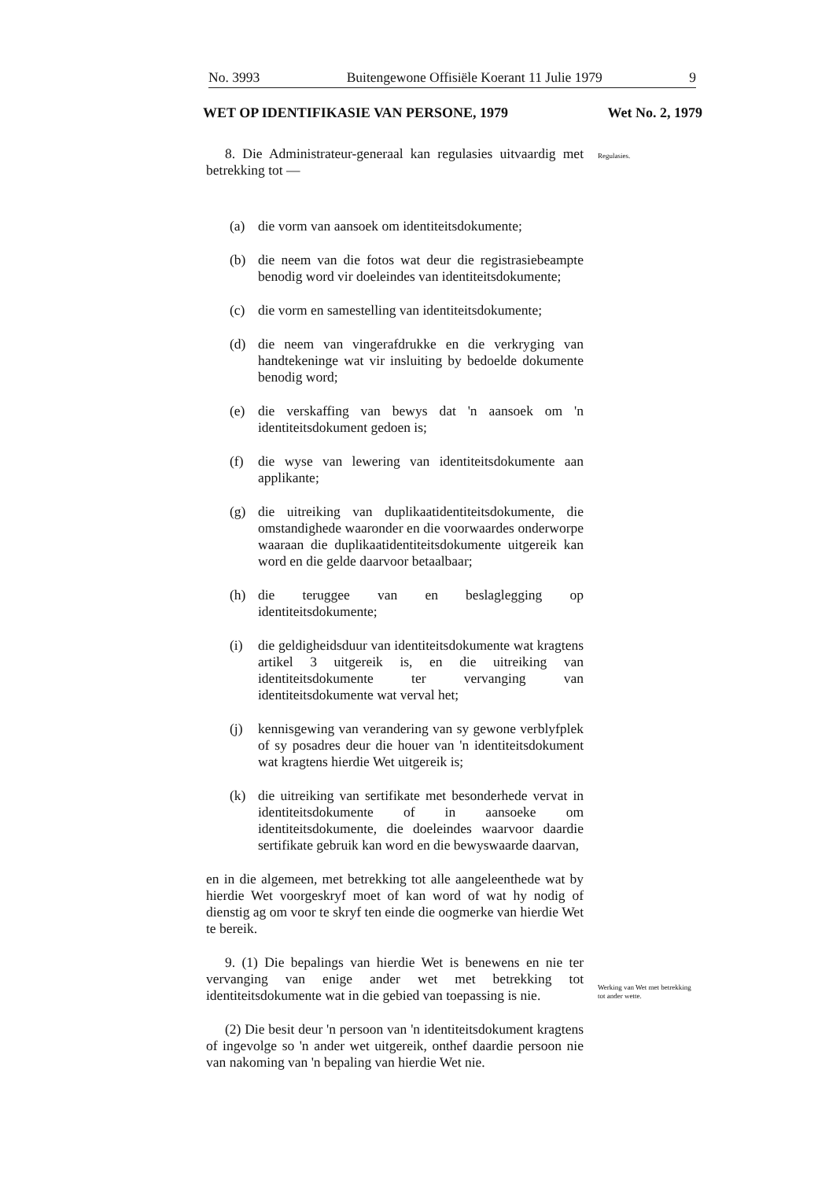No. 3993 Buitengewone Offisiële Koerant 11 Julie 1979 9
WET OP IDENTIFIKASIE VAN PERSONE, 1979 Wet No. 2, 1979
Regulasies.
Werking van Wet met betrekking tot ander wette.
8. Die Administrateur-generaal kan regulasies uitvaardig met betrekking tot —
(a) die vorm van aansoek om identiteitsdokumente;
(b) die neem van die fotos wat deur die registrasiebeampte benodig word vir doeleindes van identiteitsdokumente;
(c) die vorm en samestelling van identiteitsdokumente;
(d) die neem van vingerafdrukke en die verkryging van handtekeninge wat vir insluiting by bedoelde dokumente benodig word;
(e) die verskaffing van bewys dat 'n aansoek om 'n identiteitsdokument gedoen is;
(f) die wyse van lewering van identiteitsdokumente aan applikante;
(g) die uitreiking van duplikaatidentiteitsdokumente, die omstandighede waaronder en die voorwaardes onderworpe waaraan die duplikaatidentiteitsdokumente uitgereik kan word en die gelde daarvoor betaalbaar;
(h) die teruggee van en beslaglegging op identiteitsdokumente;
(i) die geldigheidsduur van identiteitsdokumente wat kragtens artikel 3 uitgereik is, en die uitreiking van identiteitsdokumente ter vervanging van identiteitsdokumente wat verval het;
(j) kennisgewing van verandering van sy gewone verblyfplek of sy posadres deur die houer van 'n identiteitsdokument wat kragtens hierdie Wet uitgereik is;
(k) die uitreiking van sertifikate met besonderhede vervat in identiteitsdokumente of in aansoeke om identiteitsdokumente, die doeleindes waarvoor daardie sertifikate gebruik kan word en die bewyswaarde daarvan,
en in die algemeen, met betrekking tot alle aangeleenthede wat by hierdie Wet voorgeskryf moet of kan word of wat hy nodig of dienstig ag om voor te skryf ten einde die oogmerke van hierdie Wet te bereik.
9. (1) Die bepalings van hierdie Wet is benewens en nie ter vervanging van enige ander wet met betrekking tot identiteitsdokumente wat in die gebied van toepassing is nie.
(2) Die besit deur 'n persoon van 'n identiteitsdokument kragtens of ingevolge so 'n ander wet uitgereik, onthef daardie persoon nie van nakoming van 'n bepaling van hierdie Wet nie.